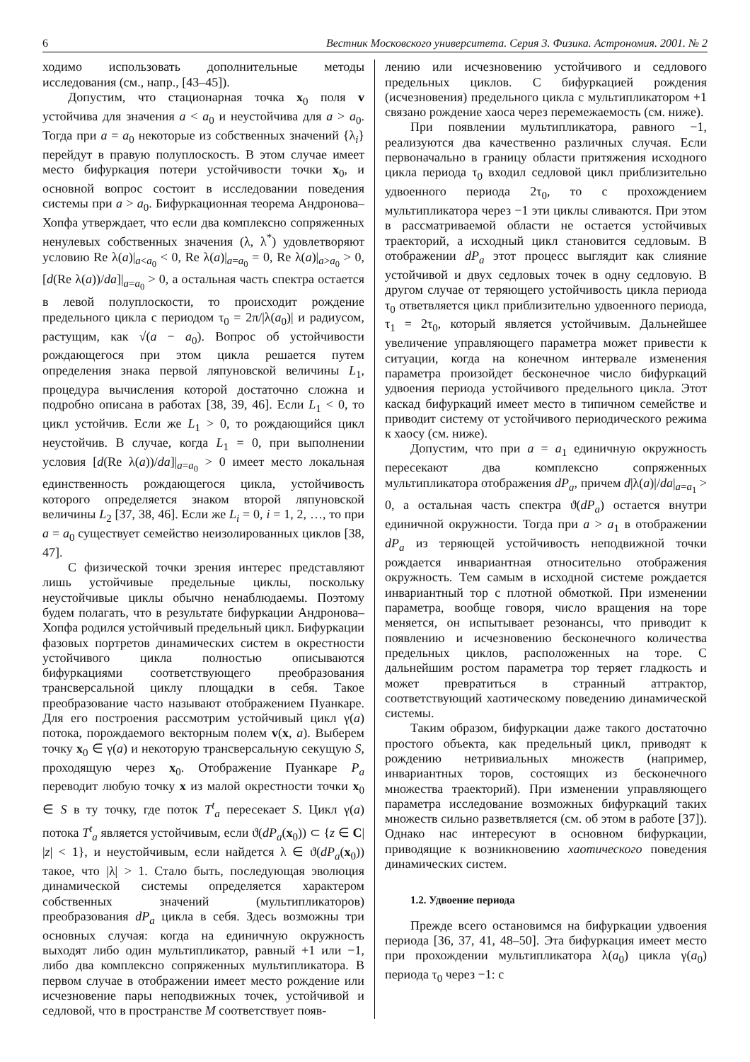6 Вестник Московского университета. Серия 3. Физика. Астрономия. 2001. № 2
ходимо использовать дополнительные методы исследования (см., напр., [43–45]).
Допустим, что стационарная точка x<sub>0</sub> поля v устойчива для значения a < a<sub>0</sub> и неустойчива для a > a<sub>0</sub>. Тогда при a = a<sub>0</sub> некоторые из собственных значений {λ<sub>i</sub>} перейдут в правую полуплоскость. В этом случае имеет место бифуркация потери устойчивости точки x<sub>0</sub>, и основной вопрос состоит в исследовании поведения системы при a > a<sub>0</sub>. Бифуркационная теорема Андронова–Хопфа утверждает, что если два комплексно сопряженных ненулевых собственных значения (λ, λ<sup>*</sup>) удовлетворяют условию Re λ(a)|<sub>a<a<sub>0</sub></sub> < 0, Re λ(a)|<sub>a=a<sub>0</sub></sub> = 0, Re λ(a)|<sub>a>a<sub>0</sub></sub> > 0, [d(Re λ(a))/da]|<sub>a=a<sub>0</sub></sub> > 0, а остальная часть спектра остается в левой полуплоскости, то происходит рождение предельного цикла с периодом τ<sub>0</sub> = 2π/|λ(a<sub>0</sub>)| и радиусом, растущим, как √(a − a<sub>0</sub>). Вопрос об устойчивости рождающегося при этом цикла решается путем определения знака первой ляпуновской величины L<sub>1</sub>, процедура вычисления которой достаточно сложна и подробно описана в работах [38, 39, 46]. Если L<sub>1</sub> < 0, то цикл устойчив. Если же L<sub>1</sub> > 0, то рождающийся цикл неустойчив. В случае, когда L<sub>1</sub> = 0, при выполнении условия [d(Re λ(a))/da]|<sub>a=a<sub>0</sub></sub> > 0 имеет место локальная единственность рождающегося цикла, устойчивость которого определяется знаком второй ляпуновской величины L<sub>2</sub> [37, 38, 46]. Если же L<sub>i</sub> = 0, i = 1, 2, …, то при a = a<sub>0</sub> существует семейство неизолированных циклов [38, 47].
С физической точки зрения интерес представляют лишь устойчивые предельные циклы, поскольку неустойчивые циклы обычно ненаблюдаемы. Поэтому будем полагать, что в результате бифуркации Андронова–Хопфа родился устойчивый предельный цикл. Бифуркации фазовых портретов динамических систем в окрестности устойчивого цикла полностью описываются бифуркациями соответствующего преобразования трансверсальной циклу площадки в себя. Такое преобразование часто называют отображением Пуанкаре. Для его построения рассмотрим устойчивый цикл γ(a) потока, порождаемого векторным полем v(x, a). Выберем точку x<sub>0</sub> ∈ γ(a) и некоторую трансверсальную секущую S, проходящую через x<sub>0</sub>. Отображение Пуанкаре P<sub>a</sub> переводит любую точку x из малой окрестности точки x<sub>0</sub> ∈ S в ту точку, где поток T<sup>t</sup><sub>a</sub> пересекает S. Цикл γ(a) потока T<sup>t</sup><sub>a</sub> является устойчивым, если ϑ(dP<sub>a</sub>(x<sub>0</sub>)) ⊂ {z ∈ C| |z| < 1}, и неустойчивым, если найдется λ ∈ ϑ(dP<sub>a</sub>(x<sub>0</sub>)) такое, что |λ| > 1. Стало быть, последующая эволюция динамической системы определяется характером собственных значений (мультипликаторов) преобразования dP<sub>a</sub> цикла в себя. Здесь возможны три основных случая: когда на единичную окружность выходят либо один мультипликатор, равный +1 или −1, либо два комплексно сопряженных мультипликатора. В первом случае в отображении имеет место рождение или исчезновение пары неподвижных точек, устойчивой и седловой, что в пространстве M соответствует появ-
лению или исчезновению устойчивого и седлового предельных циклов. С бифуркацией рождения (исчезновения) предельного цикла с мультипликатором +1 связано рождение хаоса через перемежаемость (см. ниже).
При появлении мультипликатора, равного −1, реализуются два качественно различных случая. Если первоначально в границу области притяжения исходного цикла периода τ<sub>0</sub> входил седловой цикл приблизительно удвоенного периода 2τ<sub>0</sub>, то с прохождением мультипликатора через −1 эти циклы сливаются. При этом в рассматриваемой области не остается устойчивых траекторий, а исходный цикл становится седловым. В отображении dP<sub>a</sub> этот процесс выглядит как слияние устойчивой и двух седловых точек в одну седловую. В другом случае от теряющего устойчивость цикла периода τ<sub>0</sub> ответвляется цикл приблизительно удвоенного периода, τ<sub>1</sub> = 2τ<sub>0</sub>, который является устойчивым. Дальнейшее увеличение управляющего параметра может привести к ситуации, когда на конечном интервале изменения параметра произойдет бесконечное число бифуркаций удвоения периода устойчивого предельного цикла. Этот каскад бифуркаций имеет место в типичном семействе и приводит систему от устойчивого периодического режима к хаосу (см. ниже).
Допустим, что при a = a<sub>1</sub> единичную окружность пересекают два комплексно сопряженных мультипликатора отображения dP<sub>a</sub>, причем d|λ(a)|/da|<sub>a=a<sub>1</sub></sub> > 0, а остальная часть спектра ϑ(dP<sub>a</sub>) остается внутри единичной окружности. Тогда при a > a<sub>1</sub> в отображении dP<sub>a</sub> из теряющей устойчивость неподвижной точки рождается инвариантная относительно отображения окружность. Тем самым в исходной системе рождается инвариантный тор с плотной обмоткой. При изменении параметра, вообще говоря, число вращения на торе меняется, он испытывает резонансы, что приводит к появлению и исчезновению бесконечного количества предельных циклов, расположенных на торе. С дальнейшим ростом параметра тор теряет гладкость и может превратиться в странный аттрактор, соответствующий хаотическому поведению динамической системы.
Таким образом, бифуркации даже такого достаточно простого объекта, как предельный цикл, приводят к рождению нетривиальных множеств (например, инвариантных торов, состоящих из бесконечного множества траекторий). При изменении управляющего параметра исследование возможных бифуркаций таких множеств сильно разветвляется (см. об этом в работе [37]). Однако нас интересуют в основном бифуркации, приводящие к возникновению хаотического поведения динамических систем.
1.2. Удвоение периода
Прежде всего остановимся на бифуркации удвоения периода [36, 37, 41, 48–50]. Эта бифуркация имеет место при прохождении мультипликатора λ(a<sub>0</sub>) цикла γ(a<sub>0</sub>) периода τ<sub>0</sub> через −1: с